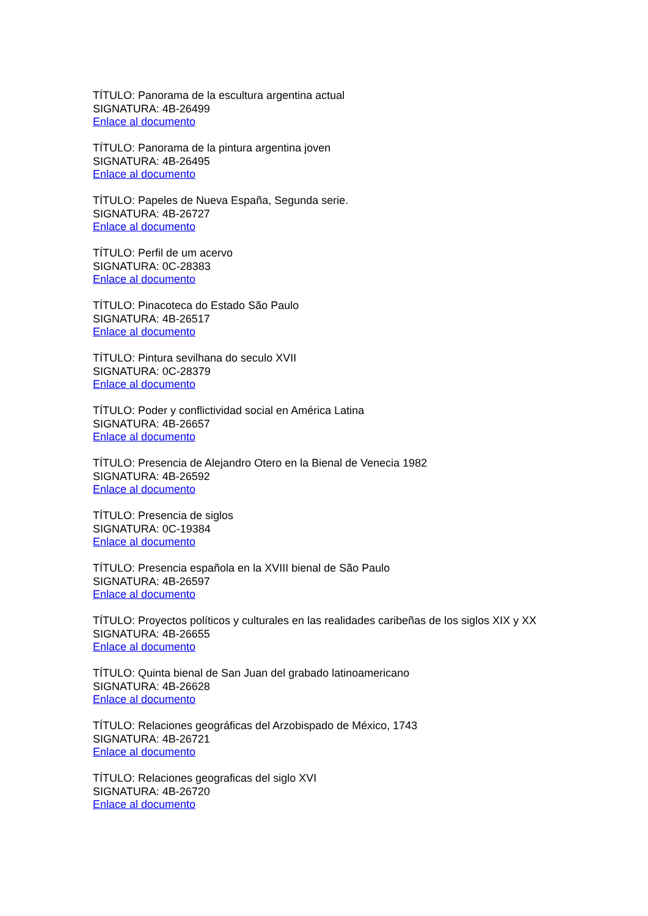TÍTULO: Panorama de la escultura argentina actual
SIGNATURA: 4B-26499
Enlace al documento
TÍTULO: Panorama de la pintura argentina joven
SIGNATURA: 4B-26495
Enlace al documento
TÍTULO: Papeles de Nueva España, Segunda serie.
SIGNATURA: 4B-26727
Enlace al documento
TÍTULO: Perfil de um acervo
SIGNATURA: 0C-28383
Enlace al documento
TÍTULO: Pinacoteca do Estado São Paulo
SIGNATURA: 4B-26517
Enlace al documento
TÍTULO: Pintura sevilhana do seculo XVII
SIGNATURA: 0C-28379
Enlace al documento
TÍTULO: Poder y conflictividad social en América Latina
SIGNATURA: 4B-26657
Enlace al documento
TÍTULO: Presencia de Alejandro Otero en la Bienal de Venecia 1982
SIGNATURA: 4B-26592
Enlace al documento
TÍTULO: Presencia de siglos
SIGNATURA: 0C-19384
Enlace al documento
TÍTULO: Presencia española en la XVIII bienal de São Paulo
SIGNATURA: 4B-26597
Enlace al documento
TÍTULO: Proyectos políticos y culturales en las realidades caribeñas de los siglos XIX y XX
SIGNATURA: 4B-26655
Enlace al documento
TÍTULO: Quinta bienal de San Juan del grabado latinoamericano
SIGNATURA: 4B-26628
Enlace al documento
TÍTULO: Relaciones geográficas del Arzobispado de México, 1743
SIGNATURA: 4B-26721
Enlace al documento
TÍTULO: Relaciones geograficas del siglo XVI
SIGNATURA: 4B-26720
Enlace al documento